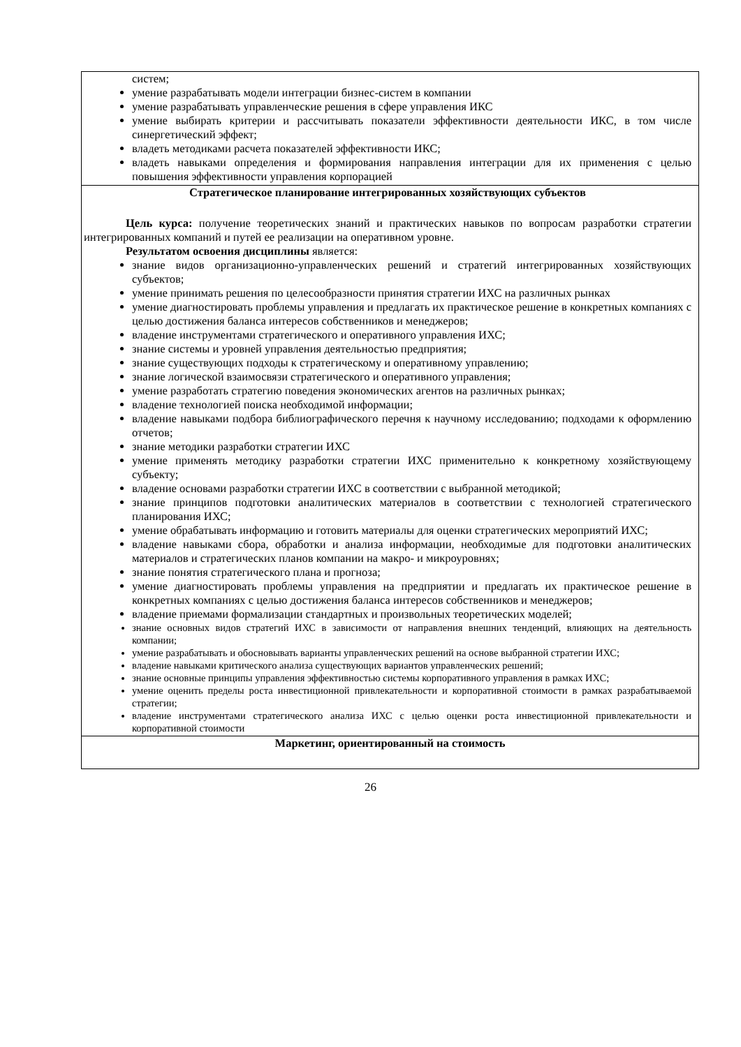| систем; умение разрабатывать модели интеграции бизнес-систем в компании умение разрабатывать управленческие решения в сфере управления ИКС умение выбирать критерии и рассчитывать показатели эффективности деятельности ИКС, в том числе синергетический эффект; владеть методиками расчета показателей эффективности ИКС; владеть навыками определения и формирования направления интеграции для их применения с целью повышения эффективности управления корпорацией |
| Стратегическое планирование интегрированных хозяйствующих субъектов Цель курса: получение теоретических знаний и практических навыков по вопросам разработки стратегии интегрированных компаний и путей ее реализации на оперативном уровне. Результатом освоения дисциплины является: знание видов организационно-управленческих решений и стратегий интегрированных хозяйствующих субъектов; умение принимать решения по целесообразности принятия стратегии ИХС на различных рынках умение диагностировать проблемы управления и предлагать их практическое решение в конкретных компаниях с целью достижения баланса интересов собственников и менеджеров; владение инструментами стратегического и оперативного управления ИХС; знание системы и уровней управления деятельностью предприятия; знание существующих подходы к стратегическому и оперативному управлению; знание логической взаимосвязи стратегического и оперативного управления; умение разработать стратегию поведения экономических агентов на различных рынках; владение технологией поиска необходимой информации; владение навыками подбора библиографического перечня к научному исследованию; подходами к оформлению отчетов; знание методики разработки стратегии ИХС умение применять методику разработки стратегии ИХС применительно к конкретному хозяйствующему субъекту; владение основами разработки стратегии ИХС в соответствии с выбранной методикой; знание принципов подготовки аналитических материалов в соответствии с технологией стратегического планирования ИХС; умение обрабатывать информацию и готовить материалы для оценки стратегических мероприятий ИХС; владение навыками сбора, обработки и анализа информации, необходимые для подготовки аналитических материалов и стратегических планов компании на макро- и микроуровнях; знание понятия стратегического плана и прогноза; умение диагностировать проблемы управления на предприятии и предлагать их практическое решение в конкретных компаниях с целью достижения баланса интересов собственников и менеджеров; владение приемами формализации стандартных и произвольных теоретических моделей; знание основных видов стратегий ИХС в зависимости от направления внешних тенденций, влияющих на деятельность компании; умение разрабатывать и обосновывать варианты управленческих решений на основе выбранной стратегии ИХС; владение навыками критического анализа существующих вариантов управленческих решений; знание основные принципы управления эффективностью системы корпоративного управления в рамках ИХС; умение оценить пределы роста инвестиционной привлекательности и корпоративной стоимости в рамках разрабатываемой стратегии; владение инструментами стратегического анализа ИХС с целью оценки роста инвестиционной привлекательности и корпоративной стоимости |
| Маркетинг, ориентированный на стоимость |
26